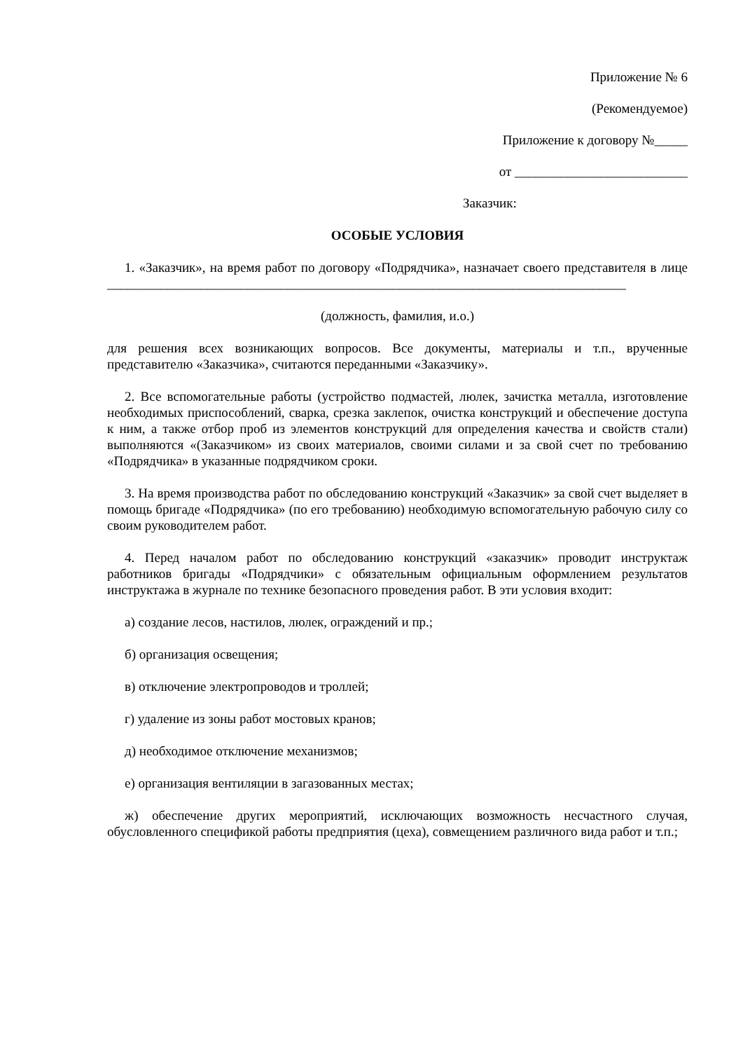Приложение № 6
(Рекомендуемое)
Приложение к договору №_____
от __________________________
Заказчик:
ОСОБЫЕ УСЛОВИЯ
1. «Заказчик», на время работ по договору «Подрядчика», назначает своего представителя в лице
______________________________________________________________________________
(должность, фамилия, и.о.)
для решения всех возникающих вопросов. Все документы, материалы и т.п., врученные представителю «Заказчика», считаются переданными «Заказчику».
2. Все вспомогательные работы (устройство подмастей, люлек, зачистка металла, изготовление необходимых приспособлений, сварка, срезка заклепок, очистка конструкций и обеспечение доступа к ним, а также отбор проб из элементов конструкций для определения качества и свойств стали) выполняются «(Заказчиком» из своих материалов, своими силами и за свой счет по требованию «Подрядчика» в указанные подрядчиком сроки.
3. На время производства работ по обследованию конструкций «Заказчик» за свой счет выделяет в помощь бригаде «Подрядчика» (по его требованию) необходимую вспомогательную рабочую силу со своим руководителем работ.
4. Перед началом работ по обследованию конструкций «заказчик» проводит инструктаж работников бригады «Подрядчики» с обязательным официальным оформлением результатов инструктажа в журнале по технике безопасного проведения работ. В эти условия входит:
а) создание лесов, настилов, люлек, ограждений и пр.;
б) организация освещения;
в) отключение электропроводов и троллей;
г) удаление из зоны работ мостовых кранов;
д) необходимое отключение механизмов;
е) организация вентиляции в загазованных местах;
ж) обеспечение других мероприятий, исключающих возможность несчастного случая, обусловленного спецификой работы предприятия (цеха), совмещением различного вида работ и т.п.;